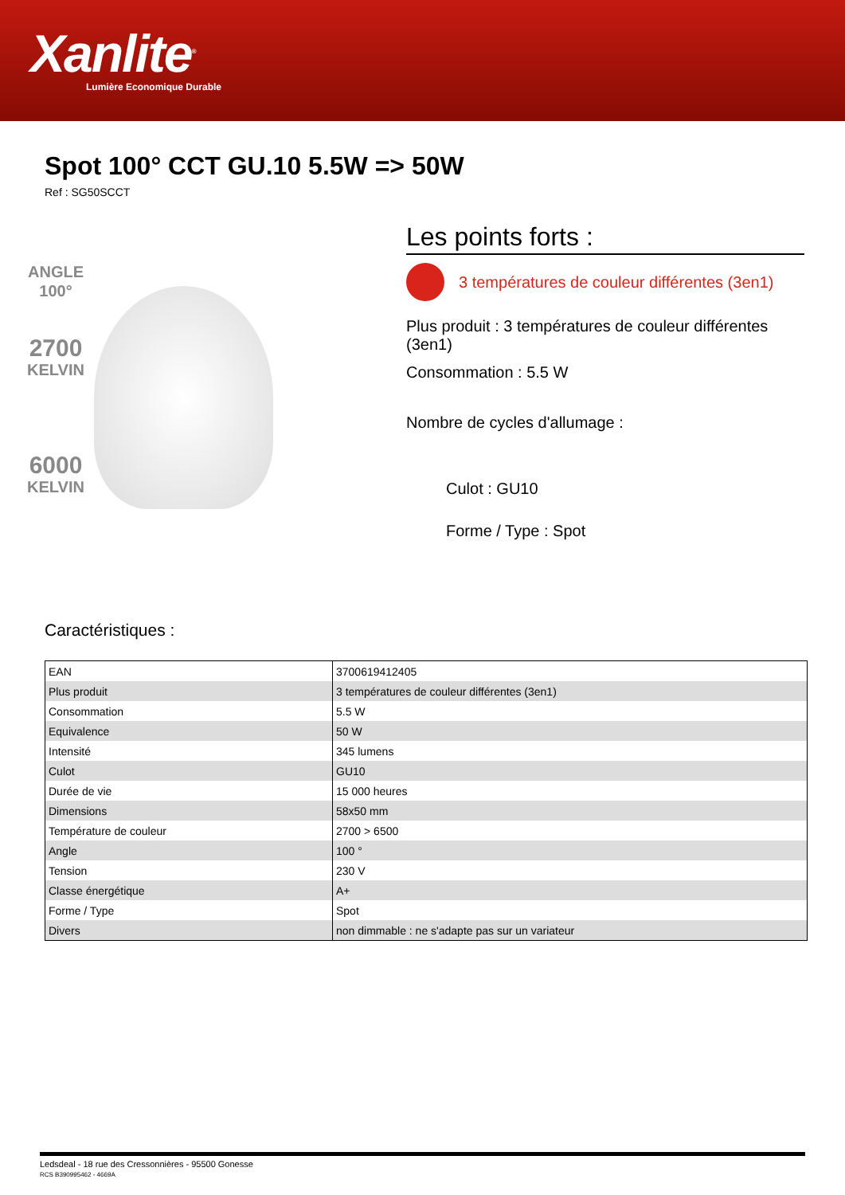Xanlite<sup>®</sup>
Lumière Economique Durable
Spot 100° CCT GU.10 5.5W => 50W
Ref : SG50SCCT
ANGLE
100°
2700
KELVIN
6000
KELVIN
Les points forts :
3 températures de couleur différentes (3en1)
Plus produit : 3 températures de couleur différentes (3en1)
Consommation : 5.5 W
Nombre de cycles d'allumage :
Culot : GU10
Forme / Type : Spot
Caractéristiques :
| EAN | 3700619412405 |
| Plus produit | 3 températures de couleur différentes (3en1) |
| Consommation | 5.5 W |
| Equivalence | 50 W |
| Intensité | 345 lumens |
| Culot | GU10 |
| Durée de vie | 15 000 heures |
| Dimensions | 58x50 mm |
| Température de couleur | 2700 > 6500 |
| Angle | 100 ° |
| Tension | 230 V |
| Classe énergétique | A+ |
| Forme / Type | Spot |
| Divers | non dimmable : ne s'adapte pas sur un variateur |
Ledsdeal - 18 rue des Cressonnières - 95500 Gonesse
RCS B390995462 - 4669A